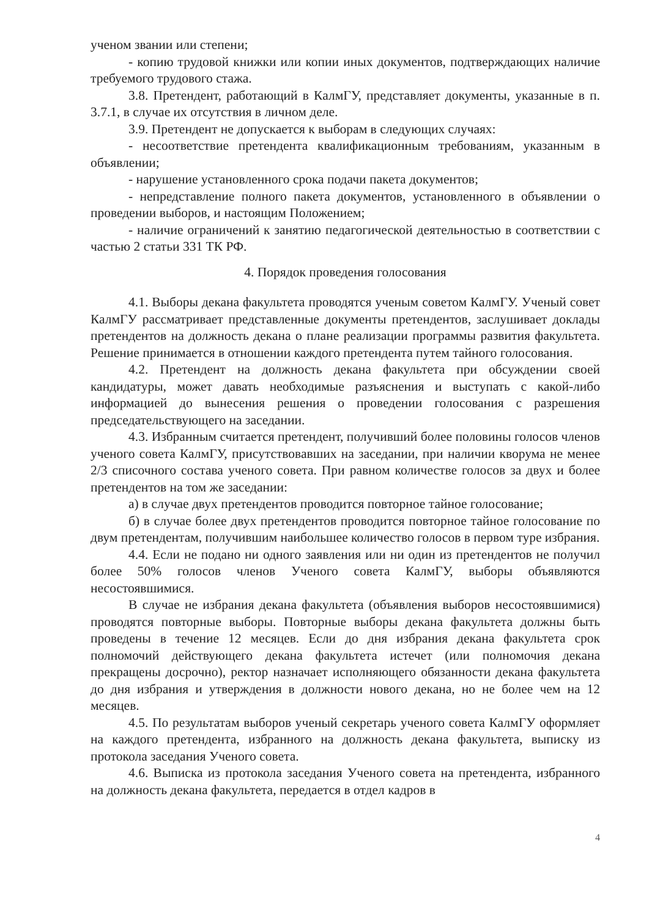ученом звании или степени;
- копию трудовой книжки или копии иных документов, подтверждающих наличие требуемого трудового стажа.
3.8. Претендент, работающий в КалмГУ, представляет документы, указанные в п. 3.7.1, в случае их отсутствия в личном деле.
3.9. Претендент не допускается к выборам в следующих случаях:
- несоответствие претендента квалификационным требованиям, указанным в объявлении;
- нарушение установленного срока подачи пакета документов;
- непредставление полного пакета документов, установленного в объявлении о проведении выборов, и настоящим Положением;
- наличие ограничений к занятию педагогической деятельностью в соответствии с частью 2 статьи 331 ТК РФ.
4. Порядок проведения голосования
4.1. Выборы декана факультета проводятся ученым советом КалмГУ. Ученый совет КалмГУ рассматривает представленные документы претендентов, заслушивает доклады претендентов на должность декана о плане реализации программы развития факультета. Решение принимается в отношении каждого претендента путем тайного голосования.
4.2. Претендент на должность декана факультета при обсуждении своей кандидатуры, может давать необходимые разъяснения и выступать с какой-либо информацией до вынесения решения о проведении голосования с разрешения председательствующего на заседании.
4.3. Избранным считается претендент, получивший более половины голосов членов ученого совета КалмГУ, присутствовавших на заседании, при наличии кворума не менее 2/3 списочного состава ученого совета. При равном количестве голосов за двух и более претендентов на том же заседании:
а) в случае двух претендентов проводится повторное тайное голосование;
б) в случае более двух претендентов проводится повторное тайное голосование по двум претендентам, получившим наибольшее количество голосов в первом туре избрания.
4.4. Если не подано ни одного заявления или ни один из претендентов не получил более 50% голосов членов Ученого совета КалмГУ, выборы объявляются несостоявшимися.
В случае не избрания декана факультета (объявления выборов несостоявшимися) проводятся повторные выборы. Повторные выборы декана факультета должны быть проведены в течение 12 месяцев. Если до дня избрания декана факультета срок полномочий действующего декана факультета истечет (или полномочия декана прекращены досрочно), ректор назначает исполняющего обязанности декана факультета до дня избрания и утверждения в должности нового декана, но не более чем на 12 месяцев.
4.5. По результатам выборов ученый секретарь ученого совета КалмГУ оформляет на каждого претендента, избранного на должность декана факультета, выписку из протокола заседания Ученого совета.
4.6. Выписка из протокола заседания Ученого совета на претендента, избранного на должность декана факультета, передается в отдел кадров в
4